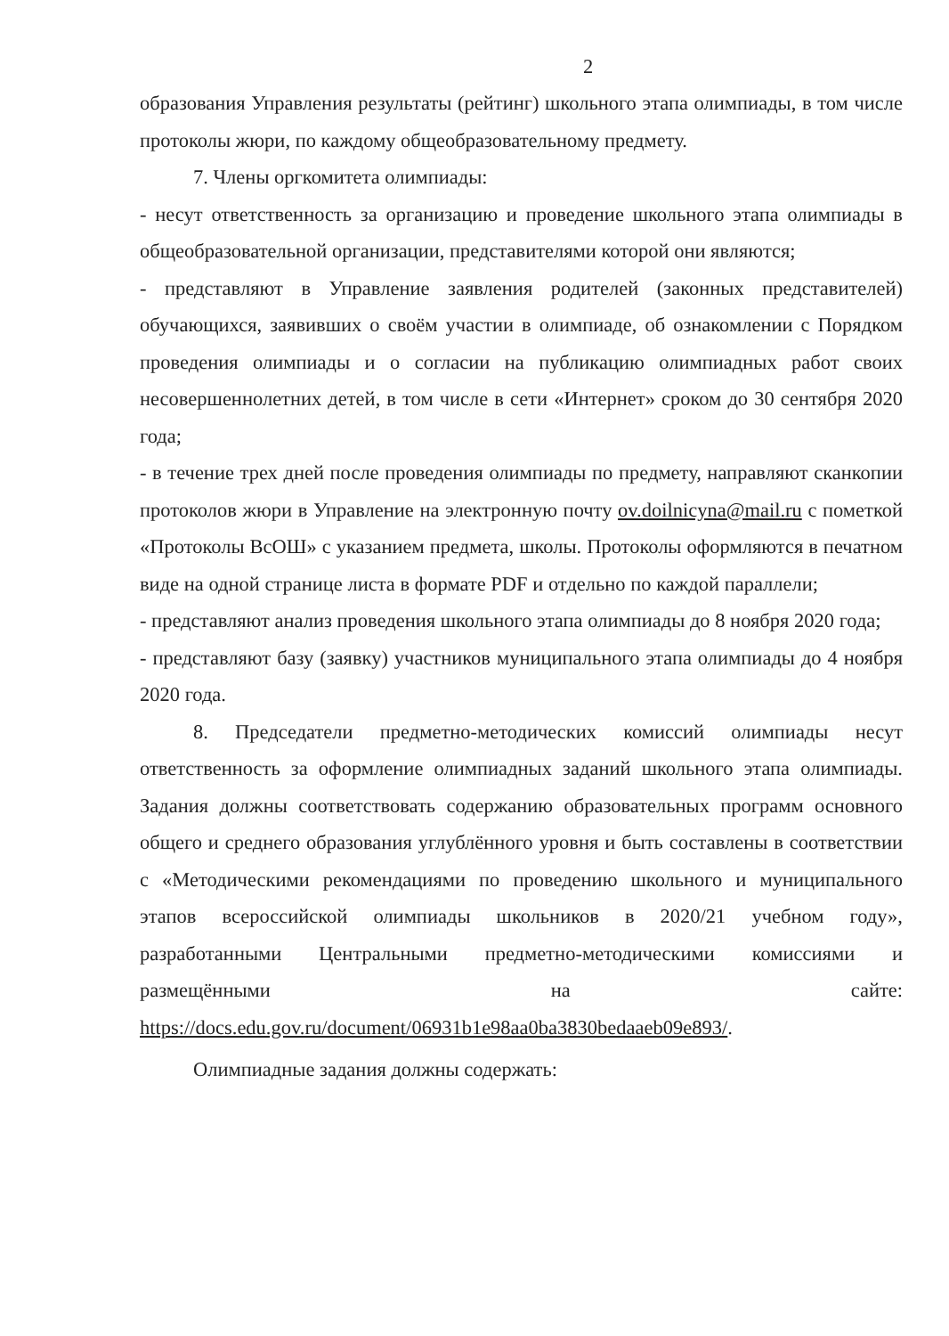2
образования Управления результаты (рейтинг) школьного этапа олимпиады, в том числе протоколы жюри, по каждому общеобразовательному предмету.
7. Члены оргкомитета олимпиады:
- несут ответственность за организацию и проведение школьного этапа олимпиады в общеобразовательной организации, представителями которой они являются;
- представляют в Управление заявления родителей (законных представителей) обучающихся, заявивших о своём участии в олимпиаде, об ознакомлении с Порядком проведения олимпиады и о согласии на публикацию олимпиадных работ своих несовершеннолетних детей, в том числе в сети «Интернет» сроком до 30 сентября 2020 года;
- в течение трех дней после проведения олимпиады по предмету, направляют сканкопии протоколов жюри в Управление на электронную почту ov.doilnicyna@mail.ru с пометкой «Протоколы ВсОШ» с указанием предмета, школы. Протоколы оформляются в печатном виде на одной странице листа в формате PDF и отдельно по каждой параллели;
- представляют анализ проведения школьного этапа олимпиады до 8 ноября 2020 года;
- представляют базу (заявку) участников муниципального этапа олимпиады до 4 ноября 2020 года.
8. Председатели предметно-методических комиссий олимпиады несут ответственность за оформление олимпиадных заданий школьного этапа олимпиады. Задания должны соответствовать содержанию образовательных программ основного общего и среднего образования углублённого уровня и быть составлены в соответствии с «Методическими рекомендациями по проведению школьного и муниципального этапов всероссийской олимпиады школьников в 2020/21 учебном году», разработанными Центральными предметно-методическими комиссиями и размещёнными на сайте: https://docs.edu.gov.ru/document/06931b1e98aa0ba3830bedaaeb09e893/.
Олимпиадные задания должны содержать: